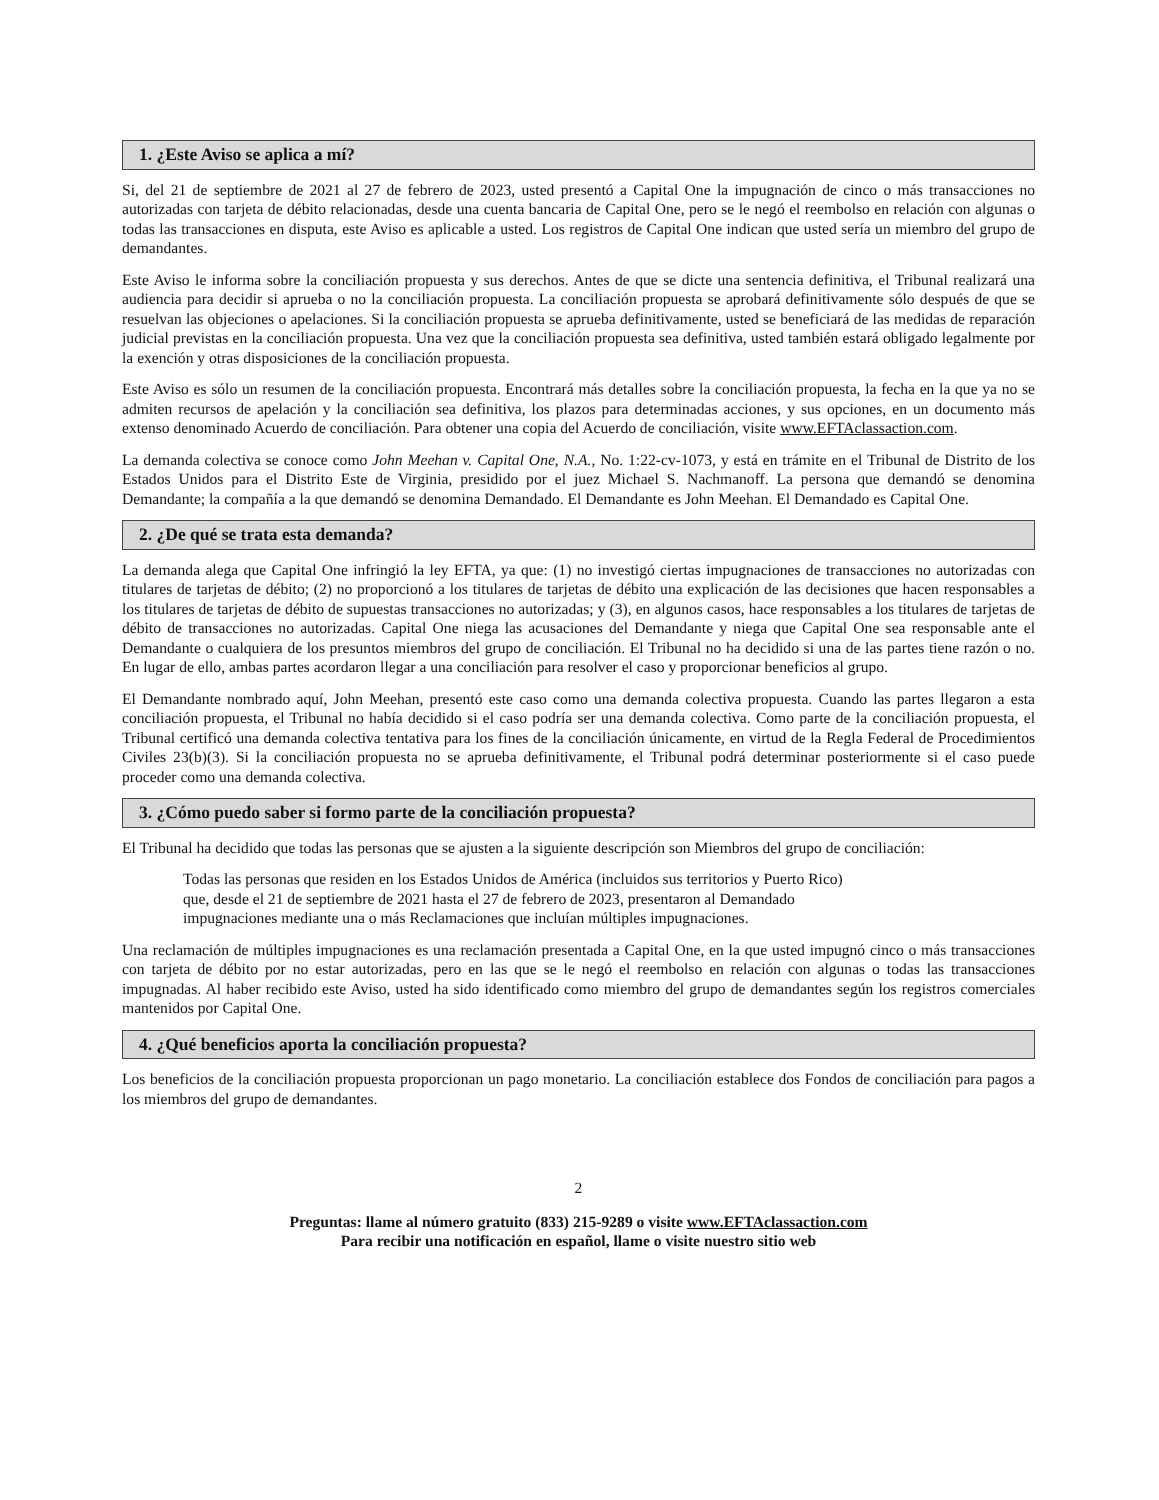1. ¿Este Aviso se aplica a mí?
Si, del 21 de septiembre de 2021 al 27 de febrero de 2023, usted presentó a Capital One la impugnación de cinco o más transacciones no autorizadas con tarjeta de débito relacionadas, desde una cuenta bancaria de Capital One, pero se le negó el reembolso en relación con algunas o todas las transacciones en disputa, este Aviso es aplicable a usted. Los registros de Capital One indican que usted sería un miembro del grupo de demandantes.
Este Aviso le informa sobre la conciliación propuesta y sus derechos. Antes de que se dicte una sentencia definitiva, el Tribunal realizará una audiencia para decidir si aprueba o no la conciliación propuesta. La conciliación propuesta se aprobará definitivamente sólo después de que se resuelvan las objeciones o apelaciones. Si la conciliación propuesta se aprueba definitivamente, usted se beneficiará de las medidas de reparación judicial previstas en la conciliación propuesta. Una vez que la conciliación propuesta sea definitiva, usted también estará obligado legalmente por la exención y otras disposiciones de la conciliación propuesta.
Este Aviso es sólo un resumen de la conciliación propuesta. Encontrará más detalles sobre la conciliación propuesta, la fecha en la que ya no se admiten recursos de apelación y la conciliación sea definitiva, los plazos para determinadas acciones, y sus opciones, en un documento más extenso denominado Acuerdo de conciliación. Para obtener una copia del Acuerdo de conciliación, visite www.EFTAclassaction.com.
La demanda colectiva se conoce como John Meehan v. Capital One, N.A., No. 1:22-cv-1073, y está en trámite en el Tribunal de Distrito de los Estados Unidos para el Distrito Este de Virginia, presidido por el juez Michael S. Nachmanoff. La persona que demandó se denomina Demandante; la compañía a la que demandó se denomina Demandado. El Demandante es John Meehan. El Demandado es Capital One.
2. ¿De qué se trata esta demanda?
La demanda alega que Capital One infringió la ley EFTA, ya que: (1) no investigó ciertas impugnaciones de transacciones no autorizadas con titulares de tarjetas de débito; (2) no proporcionó a los titulares de tarjetas de débito una explicación de las decisiones que hacen responsables a los titulares de tarjetas de débito de supuestas transacciones no autorizadas; y (3), en algunos casos, hace responsables a los titulares de tarjetas de débito de transacciones no autorizadas. Capital One niega las acusaciones del Demandante y niega que Capital One sea responsable ante el Demandante o cualquiera de los presuntos miembros del grupo de conciliación. El Tribunal no ha decidido si una de las partes tiene razón o no. En lugar de ello, ambas partes acordaron llegar a una conciliación para resolver el caso y proporcionar beneficios al grupo.
El Demandante nombrado aquí, John Meehan, presentó este caso como una demanda colectiva propuesta. Cuando las partes llegaron a esta conciliación propuesta, el Tribunal no había decidido si el caso podría ser una demanda colectiva. Como parte de la conciliación propuesta, el Tribunal certificó una demanda colectiva tentativa para los fines de la conciliación únicamente, en virtud de la Regla Federal de Procedimientos Civiles 23(b)(3). Si la conciliación propuesta no se aprueba definitivamente, el Tribunal podrá determinar posteriormente si el caso puede proceder como una demanda colectiva.
3. ¿Cómo puedo saber si formo parte de la conciliación propuesta?
El Tribunal ha decidido que todas las personas que se ajusten a la siguiente descripción son Miembros del grupo de conciliación:
Todas las personas que residen en los Estados Unidos de América (incluidos sus territorios y Puerto Rico)
que, desde el 21 de septiembre de 2021 hasta el 27 de febrero de 2023, presentaron al Demandado
impugnaciones mediante una o más Reclamaciones que incluían múltiples impugnaciones.
Una reclamación de múltiples impugnaciones es una reclamación presentada a Capital One, en la que usted impugnó cinco o más transacciones con tarjeta de débito por no estar autorizadas, pero en las que se le negó el reembolso en relación con algunas o todas las transacciones impugnadas. Al haber recibido este Aviso, usted ha sido identificado como miembro del grupo de demandantes según los registros comerciales mantenidos por Capital One.
4. ¿Qué beneficios aporta la conciliación propuesta?
Los beneficios de la conciliación propuesta proporcionan un pago monetario. La conciliación establece dos Fondos de conciliación para pagos a los miembros del grupo de demandantes.
2
Preguntas: llame al número gratuito (833) 215-9289 o visite www.EFTAclassaction.com
Para recibir una notificación en español, llame o visite nuestro sitio web